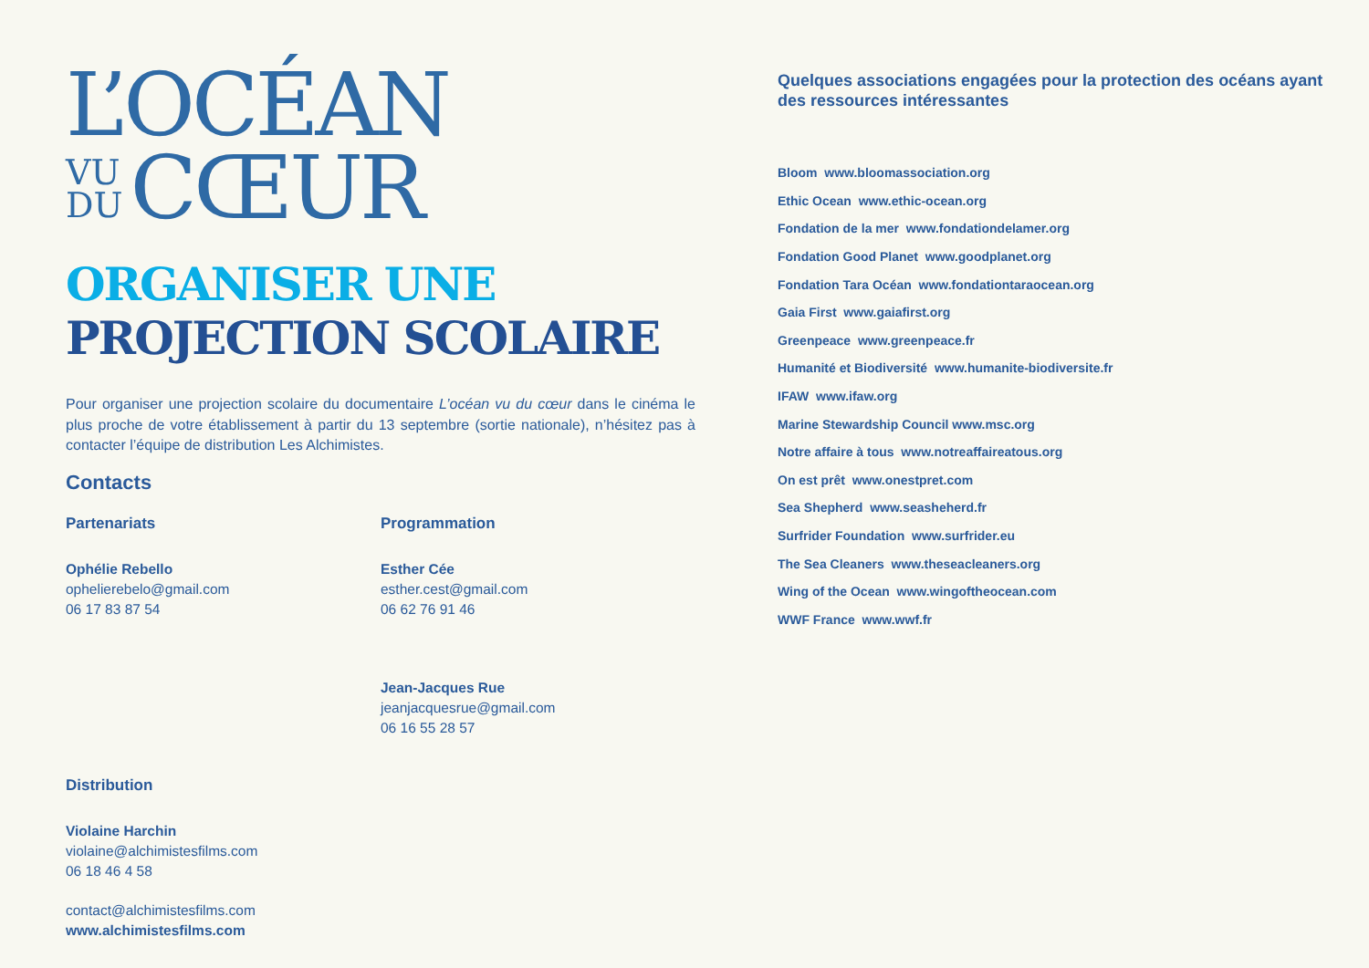L’OCÉAN
VU
DU
CŒUR
ORGANISER UNE
PROJECTION SCOLAIRE
Pour organiser une projection scolaire du documentaire L’océan vu du cœur dans le cinéma le plus proche de votre établissement à partir du 13 septembre (sortie nationale), n’hésitez pas à contacter l’équipe de distribution Les Alchimistes.
Contacts
Partenariats
Ophélie Rebello
ophelierebelo@gmail.com
06 17 83 87 54
Programmation
Esther Cée
esther.cest@gmail.com
06 62 76 91 46
Jean-Jacques Rue
jeanjacquesrue@gmail.com
06 16 55 28 57
Distribution
Violaine Harchin
violaine@alchimistesfilms.com
06 18 46 4 58
contact@alchimistesfilms.com
www.alchimistesfilms.com
Quelques associations engagées pour la protection des océans ayant des ressources intéressantes
Bloom www.bloomassociation.org
Ethic Ocean www.ethic-ocean.org
Fondation de la mer www.fondationdelamer.org
Fondation Good Planet www.goodplanet.org
Fondation Tara Océan www.fondationtaraocean.org
Gaia First www.gaiafirst.org
Greenpeace www.greenpeace.fr
Humanité et Biodiversité www.humanite-biodiversite.fr
IFAW www.ifaw.org
Marine Stewardship Council www.msc.org
Notre affaire à tous www.notreaffaireatous.org
On est prêt www.onestpret.com
Sea Shepherd www.seasheherd.fr
Surfrider Foundation www.surfrider.eu
The Sea Cleaners www.theseacleaners.org
Wing of the Ocean www.wingoftheocean.com
WWF France www.wwf.fr